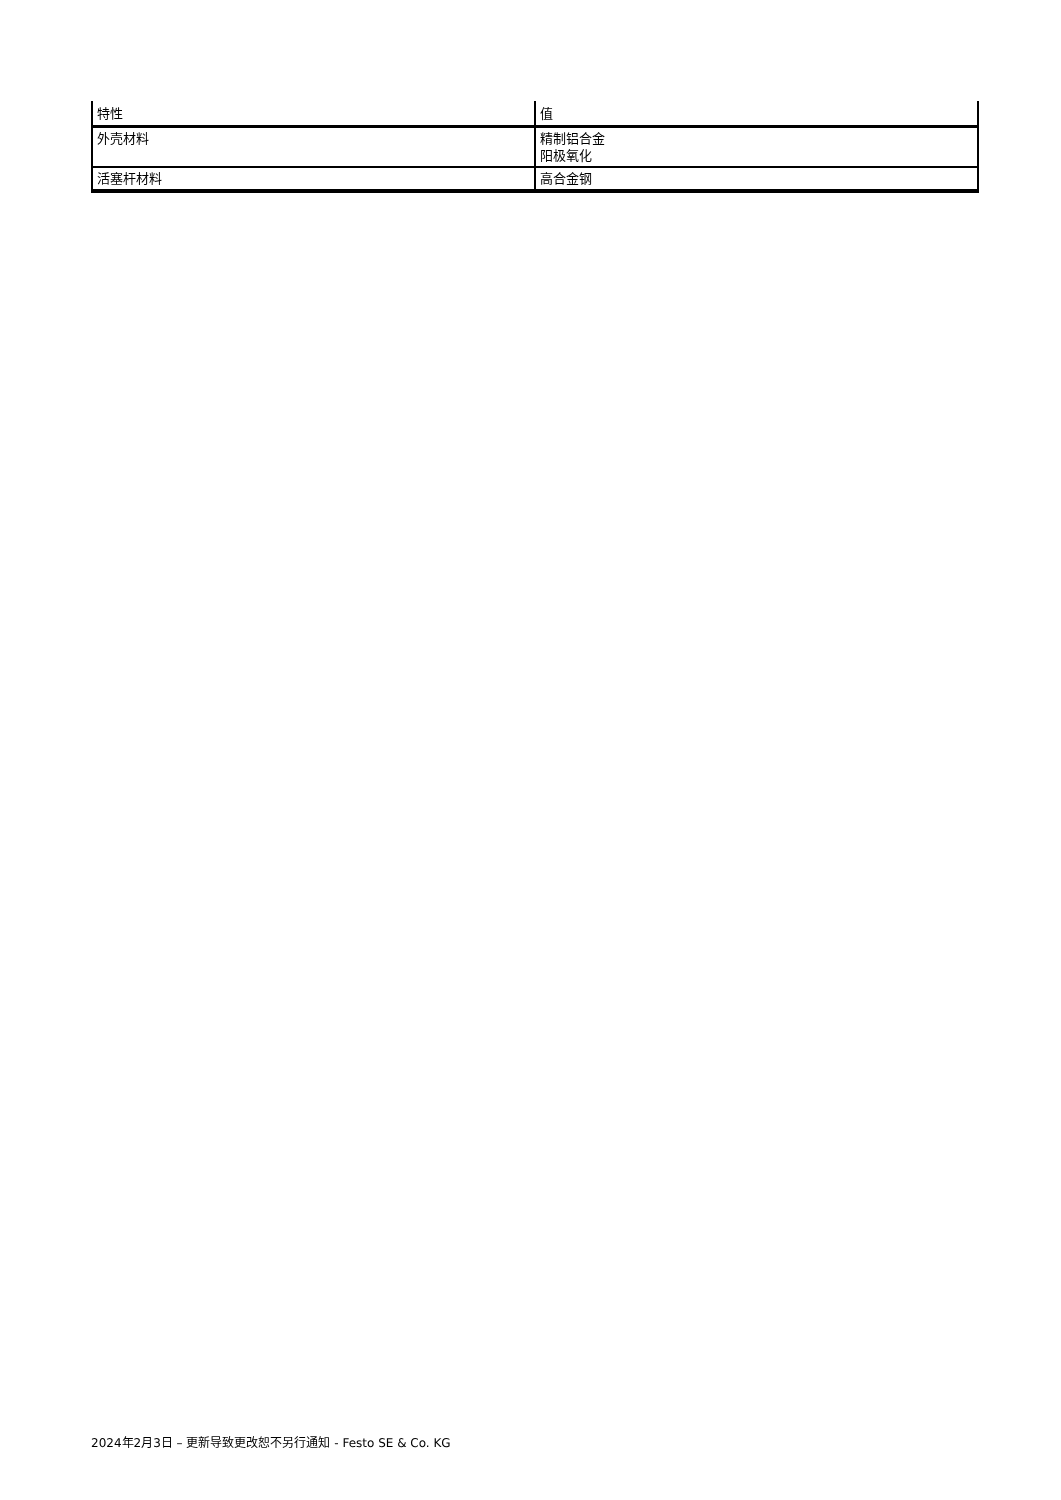| 特性 | 值 |
| --- | --- |
| 外壳材料 | 精制铝合金 阳极氧化 |
| 活塞杆材料 | 高合金钢 |
2024年2月3日 – 更新导致更改恕不另行通知 - Festo SE & Co. KG